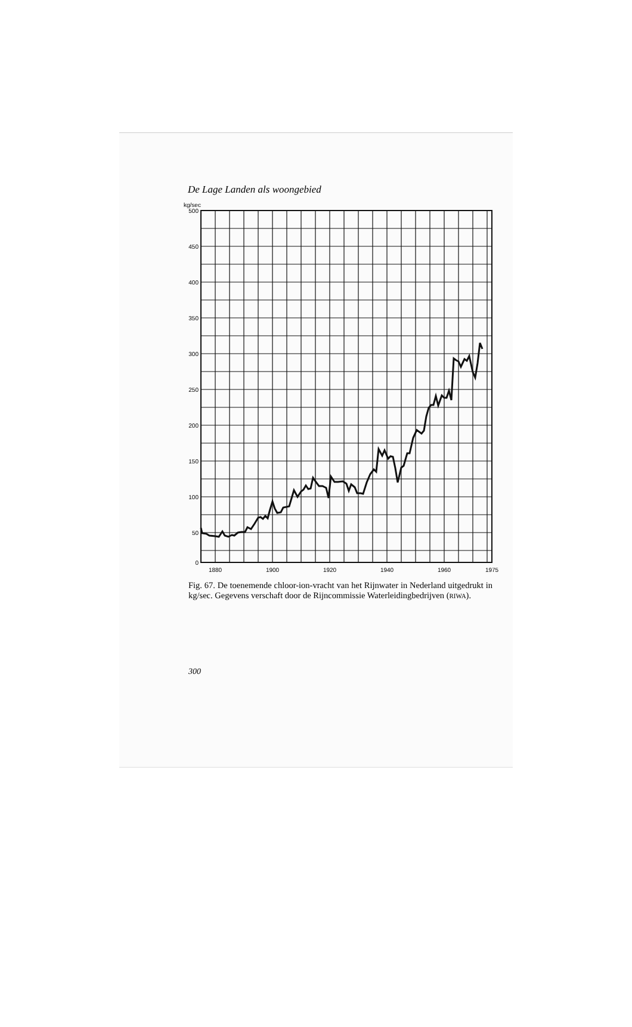De Lage Landen als woongebied
kg/sec
500
450
400
350
300
250
200
150
100
50
0
1880
1900
1920
1940
1960
1975
Fig. 67. De toenemende chloor-ion-vracht van het Rijnwater in Nederland uitgedrukt in kg/sec. Gegevens verschaft door de Rijncommissie Waterleidingbedrijven (RIWA).
300